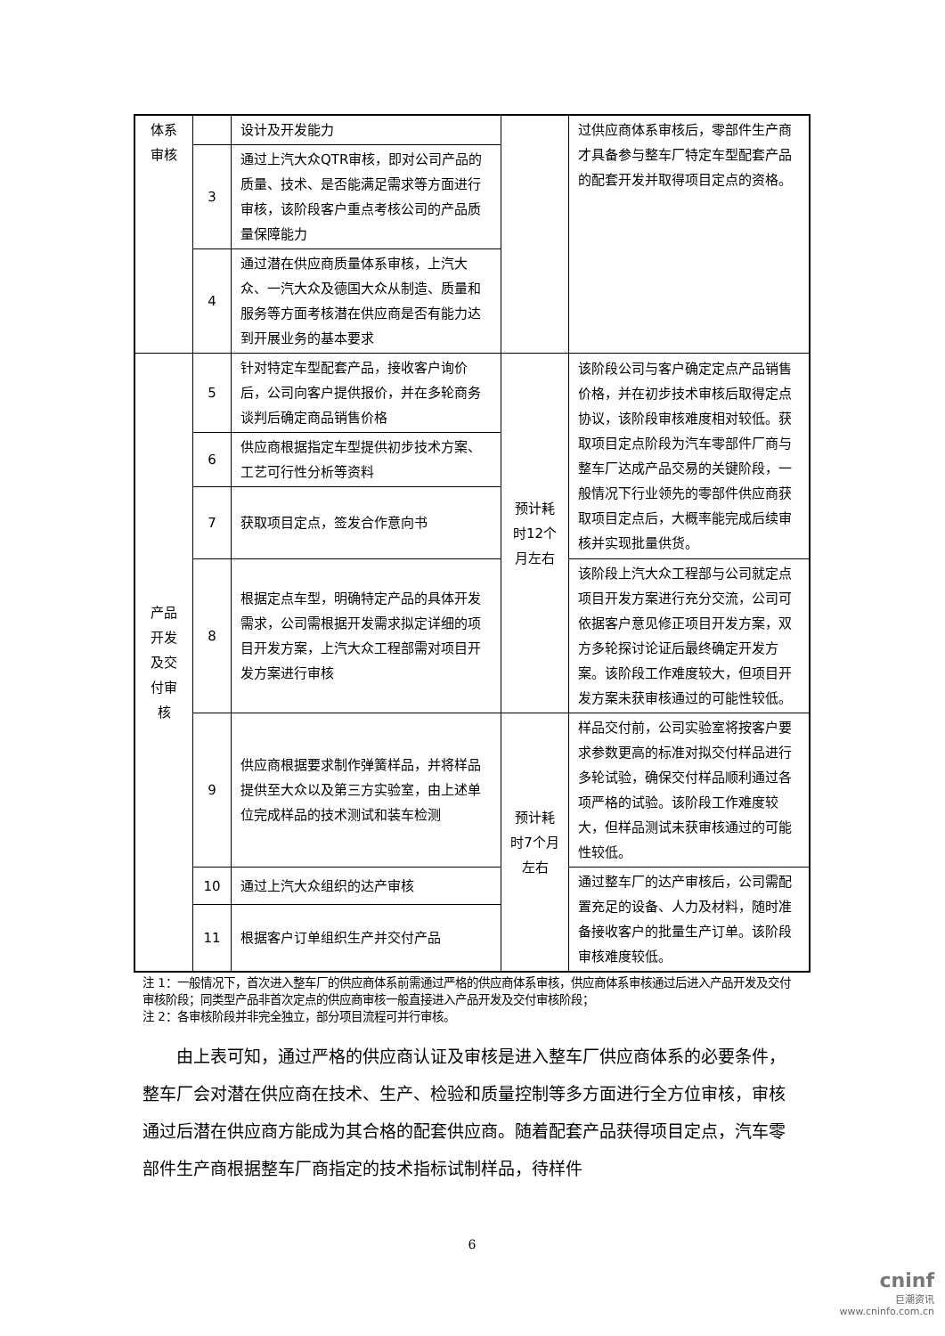| 体系审核 | | 设计及开发能力 | | 过供应商体系审核后，零部件生产商才具备参与整车厂特定车型配套产品的配套开发并取得项目定点的资格。 |
| | 3 | 通过上汽大众QTR审核，即对公司产品的质量、技术、是否能满足需求等方面进行审核，该阶段客户重点考核公司的产品质量保障能力 | | |
| | 4 | 通过潜在供应商质量体系审核，上汽大众、一汽大众及德国大众从制造、质量和服务等方面考核潜在供应商是否有能力达到开展业务的基本要求 | | |
| 产品开发及交付审核 | 5 | 针对特定车型配套产品，接收客户询价后，公司向客户提供报价，并在多轮商务谈判后确定商品销售价格 | 预计耗时12个月左右 | 该阶段公司与客户确定定点产品销售价格，并在初步技术审核后取得定点协议，该阶段审核难度相对较低。获取项目定点阶段为汽车零部件厂商与整车厂达成产品交易的关键阶段，一般情况下行业领先的零部件供应商获取项目定点后，大概率能完成后续审核并实现批量供货。 |
| | 6 | 供应商根据指定车型提供初步技术方案、工艺可行性分析等资料 | | |
| | 7 | 获取项目定点，签发合作意向书 | | |
| | 8 | 根据定点车型，明确特定产品的具体开发需求，公司需根据开发需求拟定详细的项目开发方案，上汽大众工程部需对项目开发方案进行审核 | | 该阶段上汽大众工程部与公司就定点项目开发方案进行充分交流，公司可依据客户意见修正项目开发方案，双方多轮探讨论证后最终确定开发方案。该阶段工作难度较大，但项目开发方案未获审核通过的可能性较低。 |
| | 9 | 供应商根据要求制作弹簧样品，并将样品提供至大众以及第三方实验室，由上述单位完成样品的技术测试和装车检测 | 预计耗时7个月左右 | 样品交付前，公司实验室将按客户要求参数更高的标准对拟交付样品进行多轮试验，确保交付样品顺利通过各项严格的试验。该阶段工作难度较大，但样品测试未获审核通过的可能性较低。 |
| | 10 | 通过上汽大众组织的达产审核 | | 通过整车厂的达产审核后，公司需配置充足的设备、人力及材料，随时准备接收客户的批量生产订单。该阶段审核难度较低。 |
| | 11 | 根据客户订单组织生产并交付产品 | | |
注 1：一般情况下，首次进入整车厂的供应商体系前需通过严格的供应商体系审核，供应商体系审核通过后进入产品开发及交付审核阶段；同类型产品非首次定点的供应商审核一般直接进入产品开发及交付审核阶段；
注 2：各审核阶段并非完全独立，部分项目流程可并行审核。
由上表可知，通过严格的供应商认证及审核是进入整车厂供应商体系的必要条件，整车厂会对潜在供应商在技术、生产、检验和质量控制等多方面进行全方位审核，审核通过后潜在供应商方能成为其合格的配套供应商。随着配套产品获得项目定点，汽车零部件生产商根据整车厂商指定的技术指标试制样品，待样件
6
cninf
巨潮资讯
www.cninfo.com.cn